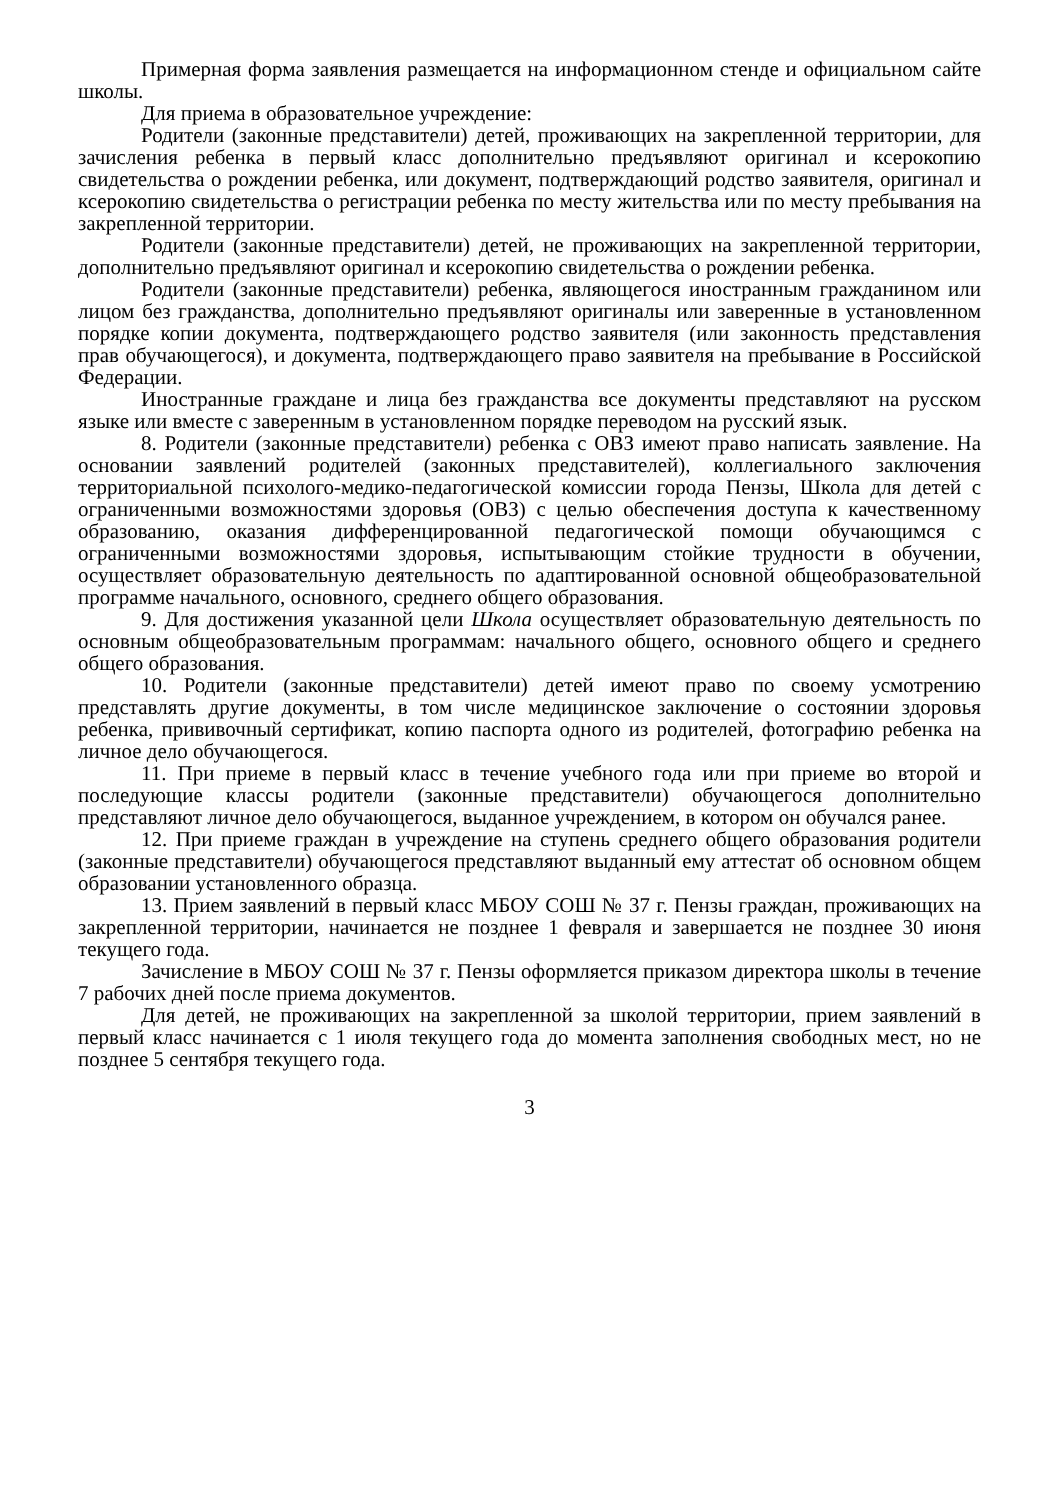Примерная форма заявления размещается на информационном стенде и официальном сайте школы.
Для приема в образовательное учреждение:
Родители (законные представители) детей, проживающих на закрепленной территории, для зачисления ребенка в первый класс дополнительно предъявляют оригинал и ксерокопию свидетельства о рождении ребенка, или документ, подтверждающий родство заявителя, оригинал и ксерокопию свидетельства о регистрации ребенка по месту жительства или по месту пребывания на закрепленной территории.
Родители (законные представители) детей, не проживающих на закрепленной территории, дополнительно предъявляют оригинал и ксерокопию свидетельства о рождении ребенка.
Родители (законные представители) ребенка, являющегося иностранным гражданином или лицом без гражданства, дополнительно предъявляют оригиналы или заверенные в установленном порядке копии документа, подтверждающего родство заявителя (или законность представления прав обучающегося), и документа, подтверждающего право заявителя на пребывание в Российской Федерации.
Иностранные граждане и лица без гражданства все документы представляют на русском языке или вместе с заверенным в установленном порядке переводом на русский язык.
8. Родители (законные представители) ребенка с ОВЗ имеют право написать заявление. На основании заявлений родителей (законных представителей), коллегиального заключения территориальной психолого-медико-педагогической комиссии города Пензы, Школа для детей с ограниченными возможностями здоровья (ОВЗ) с целью обеспечения доступа к качественному образованию, оказания дифференцированной педагогической помощи обучающимся с ограниченными возможностями здоровья, испытывающим стойкие трудности в обучении, осуществляет образовательную деятельность по адаптированной основной общеобразовательной программе начального, основного, среднего общего образования.
9. Для достижения указанной цели Школа осуществляет образовательную деятельность по основным общеобразовательным программам: начального общего, основного общего и среднего общего образования.
10. Родители (законные представители) детей имеют право по своему усмотрению представлять другие документы, в том числе медицинское заключение о состоянии здоровья ребенка, прививочный сертификат, копию паспорта одного из родителей, фотографию ребенка на личное дело обучающегося.
11. При приеме в первый класс в течение учебного года или при приеме во второй и последующие классы родители (законные представители) обучающегося дополнительно представляют личное дело обучающегося, выданное учреждением, в котором он обучался ранее.
12. При приеме граждан в учреждение на ступень среднего общего образования родители (законные представители) обучающегося представляют выданный ему аттестат об основном общем образовании установленного образца.
13. Прием заявлений в первый класс МБОУ СОШ № 37 г. Пензы граждан, проживающих на закрепленной территории, начинается не позднее 1 февраля и завершается не позднее 30 июня текущего года.
Зачисление в МБОУ СОШ № 37 г. Пензы оформляется приказом директора школы в течение 7 рабочих дней после приема документов.
Для детей, не проживающих на закрепленной за школой территории, прием заявлений в первый класс начинается с 1 июля текущего года до момента заполнения свободных мест, но не позднее 5 сентября текущего года.
3